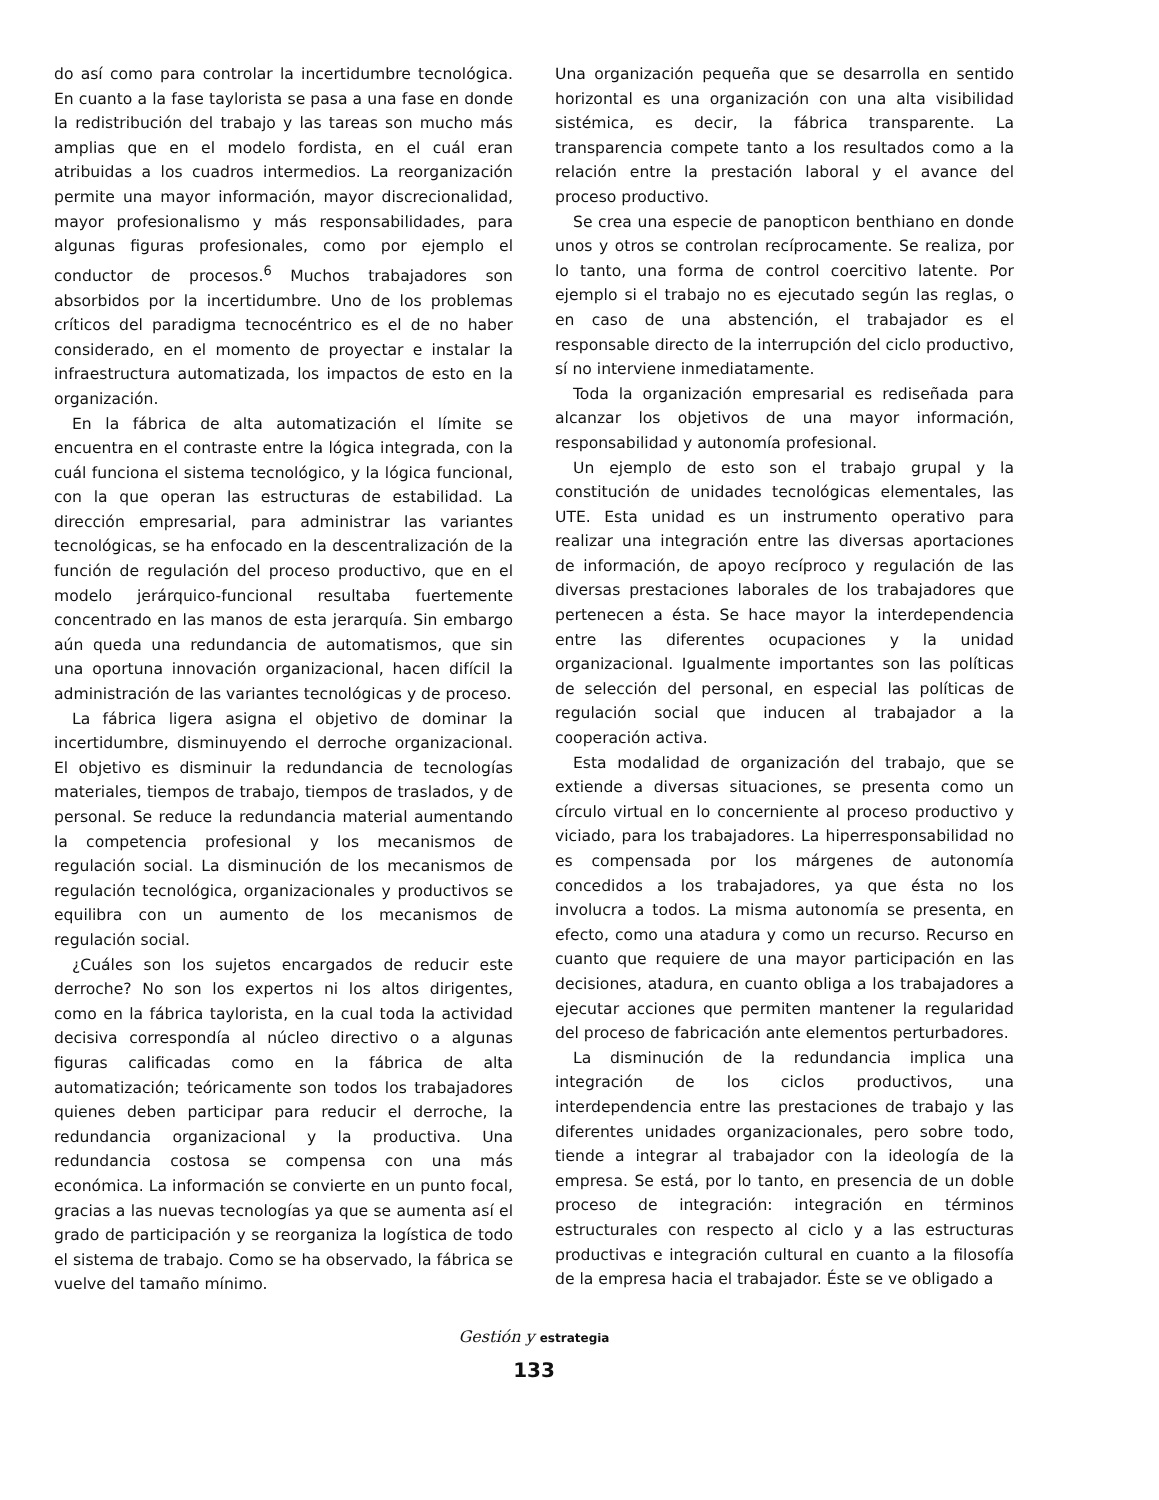do así como para controlar la incertidumbre tecnológica. En cuanto a la fase taylorista se pasa a una fase en donde la redistribución del trabajo y las tareas son mucho más amplias que en el modelo fordista, en el cuál eran atribuidas a los cuadros intermedios. La reorganización permite una mayor información, mayor discrecionalidad, mayor profesionalismo y más responsabilidades, para algunas figuras profesionales, como por ejemplo el conductor de procesos.<sup>6</sup> Muchos trabajadores son absorbidos por la incertidumbre. Uno de los problemas críticos del paradigma tecnocéntrico es el de no haber considerado, en el momento de proyectar e instalar la infraestructura automatizada, los impactos de esto en la organización.
En la fábrica de alta automatización el límite se encuentra en el contraste entre la lógica integrada, con la cuál funciona el sistema tecnológico, y la lógica funcional, con la que operan las estructuras de estabilidad. La dirección empresarial, para administrar las variantes tecnológicas, se ha enfocado en la descentralización de la función de regulación del proceso productivo, que en el modelo jerárquico-funcional resultaba fuertemente concentrado en las manos de esta jerarquía. Sin embargo aún queda una redundancia de automatismos, que sin una oportuna innovación organizacional, hacen difícil la administración de las variantes tecnológicas y de proceso.
La fábrica ligera asigna el objetivo de dominar la incertidumbre, disminuyendo el derroche organizacional. El objetivo es disminuir la redundancia de tecnologías materiales, tiempos de trabajo, tiempos de traslados, y de personal. Se reduce la redundancia material aumentando la competencia profesional y los mecanismos de regulación social. La disminución de los mecanismos de regulación tecnológica, organizacionales y productivos se equilibra con un aumento de los mecanismos de regulación social.
¿Cuáles son los sujetos encargados de reducir este derroche? No son los expertos ni los altos dirigentes, como en la fábrica taylorista, en la cual toda la actividad decisiva correspondía al núcleo directivo o a algunas figuras calificadas como en la fábrica de alta automatización; teóricamente son todos los trabajadores quienes deben participar para reducir el derroche, la redundancia organizacional y la productiva. Una redundancia costosa se compensa con una más económica. La información se convierte en un punto focal, gracias a las nuevas tecnologías ya que se aumenta así el grado de participación y se reorganiza la logística de todo el sistema de trabajo. Como se ha observado, la fábrica se vuelve del tamaño mínimo.
Una organización pequeña que se desarrolla en sentido horizontal es una organización con una alta visibilidad sistémica, es decir, la fábrica transparente. La transparencia compete tanto a los resultados como a la relación entre la prestación laboral y el avance del proceso productivo.
Se crea una especie de panopticon benthiano en donde unos y otros se controlan recíprocamente. Se realiza, por lo tanto, una forma de control coercitivo latente. Por ejemplo si el trabajo no es ejecutado según las reglas, o en caso de una abstención, el trabajador es el responsable directo de la interrupción del ciclo productivo, sí no interviene inmediatamente.
Toda la organización empresarial es rediseñada para alcanzar los objetivos de una mayor información, responsabilidad y autonomía profesional.
Un ejemplo de esto son el trabajo grupal y la constitución de unidades tecnológicas elementales, las UTE. Esta unidad es un instrumento operativo para realizar una integración entre las diversas aportaciones de información, de apoyo recíproco y regulación de las diversas prestaciones laborales de los trabajadores que pertenecen a ésta. Se hace mayor la interdependencia entre las diferentes ocupaciones y la unidad organizacional. Igualmente importantes son las políticas de selección del personal, en especial las políticas de regulación social que inducen al trabajador a la cooperación activa.
Esta modalidad de organización del trabajo, que se extiende a diversas situaciones, se presenta como un círculo virtual en lo concerniente al proceso productivo y viciado, para los trabajadores. La hiperresponsabilidad no es compensada por los márgenes de autonomía concedidos a los trabajadores, ya que ésta no los involucra a todos. La misma autonomía se presenta, en efecto, como una atadura y como un recurso. Recurso en cuanto que requiere de una mayor participación en las decisiones, atadura, en cuanto obliga a los trabajadores a ejecutar acciones que permiten mantener la regularidad del proceso de fabricación ante elementos perturbadores.
La disminución de la redundancia implica una integración de los ciclos productivos, una interdependencia entre las prestaciones de trabajo y las diferentes unidades organizacionales, pero sobre todo, tiende a integrar al trabajador con la ideología de la empresa. Se está, por lo tanto, en presencia de un doble proceso de integración: integración en términos estructurales con respecto al ciclo y a las estructuras productivas e integración cultural en cuanto a la filosofía de la empresa hacia el trabajador. Éste se ve obligado a
Gestión y estrategia
133